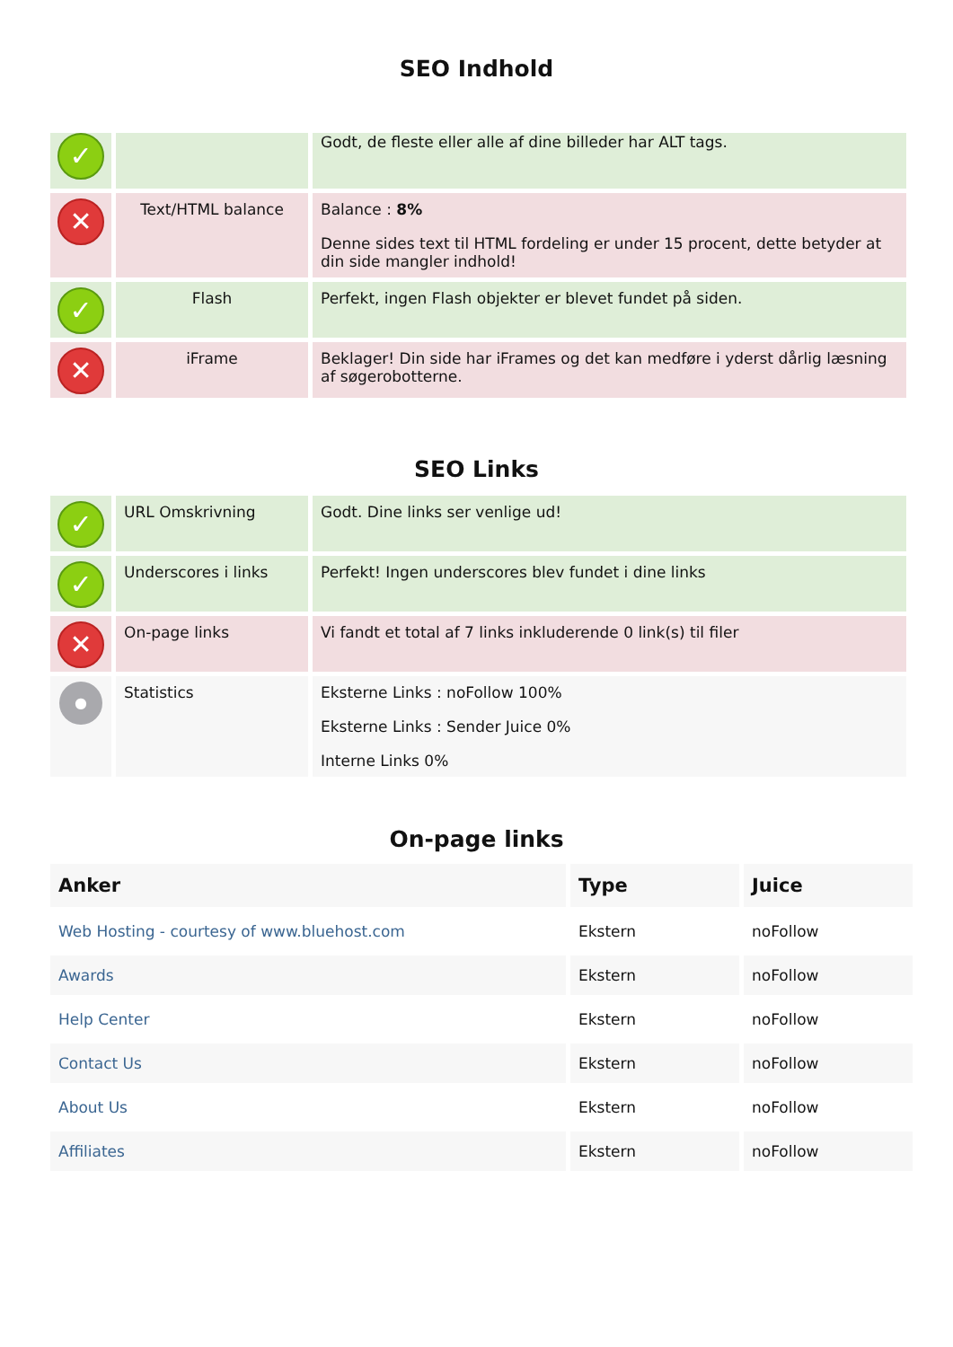SEO Indhold
| ✓ | | Godt, de fleste eller alle af dine billeder har ALT tags. |
| ✕ | Text/HTML balance | Balance : 8% Denne sides text til HTML fordeling er under 15 procent, dette betyder at din side mangler indhold! |
| ✓ | Flash | Perfekt, ingen Flash objekter er blevet fundet på siden. |
| ✕ | iFrame | Beklager! Din side har iFrames og det kan medføre i yderst dårlig læsning af søgerobotterne. |
SEO Links
| ✓ | URL Omskrivning | Godt. Dine links ser venlige ud! |
| ✓ | Underscores i links | Perfekt! Ingen underscores blev fundet i dine links |
| ✕ | On-page links | Vi fandt et total af 7 links inkluderende 0 link(s) til filer |
| ● | Statistics | Eksterne Links : noFollow 100% Eksterne Links : Sender Juice 0% Interne Links 0% |
On-page links
| Anker | Type | Juice |
| --- | --- | --- |
| Web Hosting - courtesy of www.bluehost.com | Ekstern | noFollow |
| Awards | Ekstern | noFollow |
| Help Center | Ekstern | noFollow |
| Contact Us | Ekstern | noFollow |
| About Us | Ekstern | noFollow |
| Affiliates | Ekstern | noFollow |